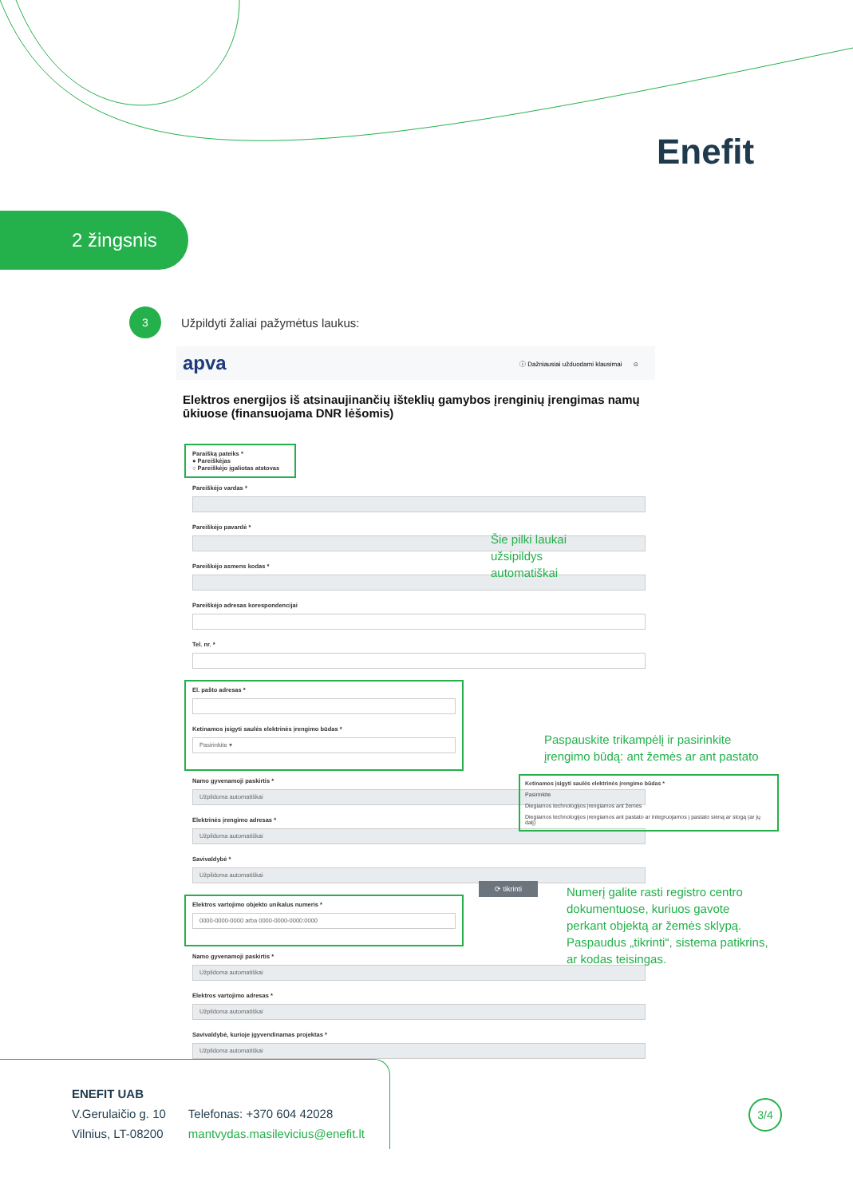Enefit
2 žingsnis
3
Užpildyti žaliai pažymėtus laukus:
apva ⓘ Dažniausiai užduodami klausimai ☺
Elektros energijos iš atsinaujinančių išteklių gamybos įrenginių įrengimas namų ūkiuose (finansuojama DNR lėšomis)
Paraišką pateiks *
● Pareiškėjas
○ Pareiškėjo įgaliotas atstovas
Pareiškėjo vardas *
Pareiškėjo pavardė *
Pareiškėjo asmens kodas *
Pareiškėjo adresas korespondencijai
Tel. nr. *
El. pašto adresas *
Ketinamos įsigyti saulės elektrinės įrengimo būdas *
Pasirinkite ▾
Namo gyvenamoji paskirtis *
Užpildoma automatiškai
Elektrinės įrengimo adresas *
Užpildoma automatiškai
Savivaldybė *
Užpildoma automatiškai
Elektros vartojimo objekto unikalus numeris *
0000-0000-0000 arba 0000-0000-0000:0000
Namo gyvenamoji paskirtis *
Užpildoma automatiškai
Elektros vartojimo adresas *
Užpildoma automatiškai
Savivaldybė, kurioje įgyvendinamas projektas *
Užpildoma automatiškai
Šie pilki laukai
užsipildys
automatiškai
Paspauskite trikampėlį ir pasirinkite
įrengimo būdą: ant žemės ar ant pastato
Ketinamos įsigyti saulės elektrinės įrengimo būdas *
Pasirinkite
Diegiamos technologijos įrengiamos ant žemės
Diegiamos technologijos įrengiamos ant pastato ar integruojamos į pastato sieną ar stogą (ar jų dalį)
⟳ tikrinti
Numerį galite rasti registro centro
dokumentuose, kuriuos gavote
perkant objektą ar žemės sklypą.
Paspaudus „tikrinti“, sistema patikrins,
ar kodas teisingas.
ENEFIT UAB
V.Gerulaičio g. 10
Vilnius, LT-08200
Telefonas: +370 604 42028
mantvydas.masilevicius@enefit.lt
3/4